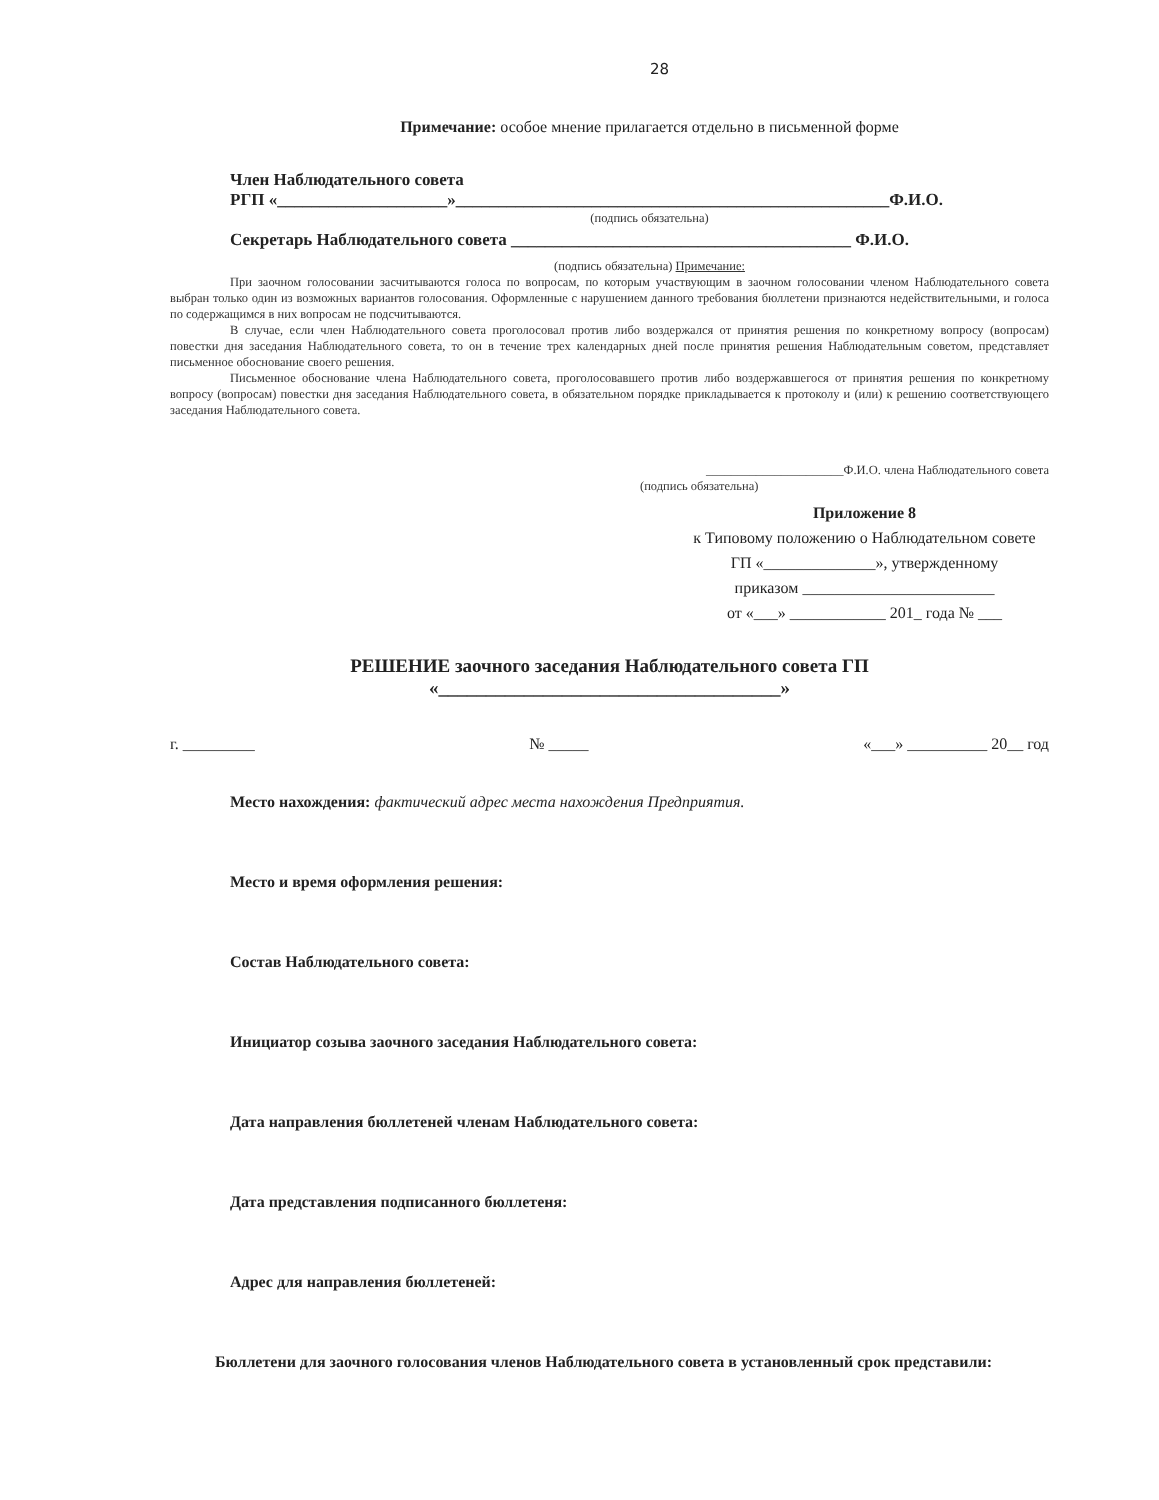28
Примечание: особое мнение прилагается отдельно в письменной форме
Член Наблюдательного совета
РГП «____________________»___________________________________________________Ф.И.О.
(подпись обязательна)
Секретарь Наблюдательного совета ________________________________________ Ф.И.О.
(подпись обязательна) Примечание:
При заочном голосовании засчитываются голоса по вопросам, по которым участвующим в заочном голосовании членом Наблюдательного совета выбран только один из возможных вариантов голосования. Оформленные с нарушением данного требования бюллетени признаются недействительными, и голоса по содержащимся в них вопросам не подсчитываются.
В случае, если член Наблюдательного совета проголосовал против либо воздержался от принятия решения по конкретному вопросу (вопросам) повестки дня заседания Наблюдательного совета, то он в течение трех календарных дней после принятия решения Наблюдательным советом, представляет письменное обоснование своего решения.
Письменное обоснование члена Наблюдательного совета, проголосовавшего против либо воздержавшегося от принятия решения по конкретному вопросу (вопросам) повестки дня заседания Наблюдательного совета, в обязательном порядке прикладывается к протоколу и (или) к решению соответствующего заседания Наблюдательного совета.
______________________Ф.И.О. члена Наблюдательного совета
(подпись обязательна)
Приложение 8
к Типовому положению о Наблюдательном совете
ГП «______________», утвержденному
приказом ________________________
от «___» ____________ 201_ года № ___
РЕШЕНИЕ заочного заседания Наблюдательного совета ГП
«____________________________________»
г. _________ № _____ «___» __________ 20__ год
Место нахождения: фактический адрес места нахождения Предприятия.
Место и время оформления решения:
Состав Наблюдательного совета:
Инициатор созыва заочного заседания Наблюдательного совета:
Дата направления бюллетеней членам Наблюдательного совета:
Дата представления подписанного бюллетеня:
Адрес для направления бюллетеней:
Бюллетени для заочного голосования членов Наблюдательного совета в установленный срок представили: